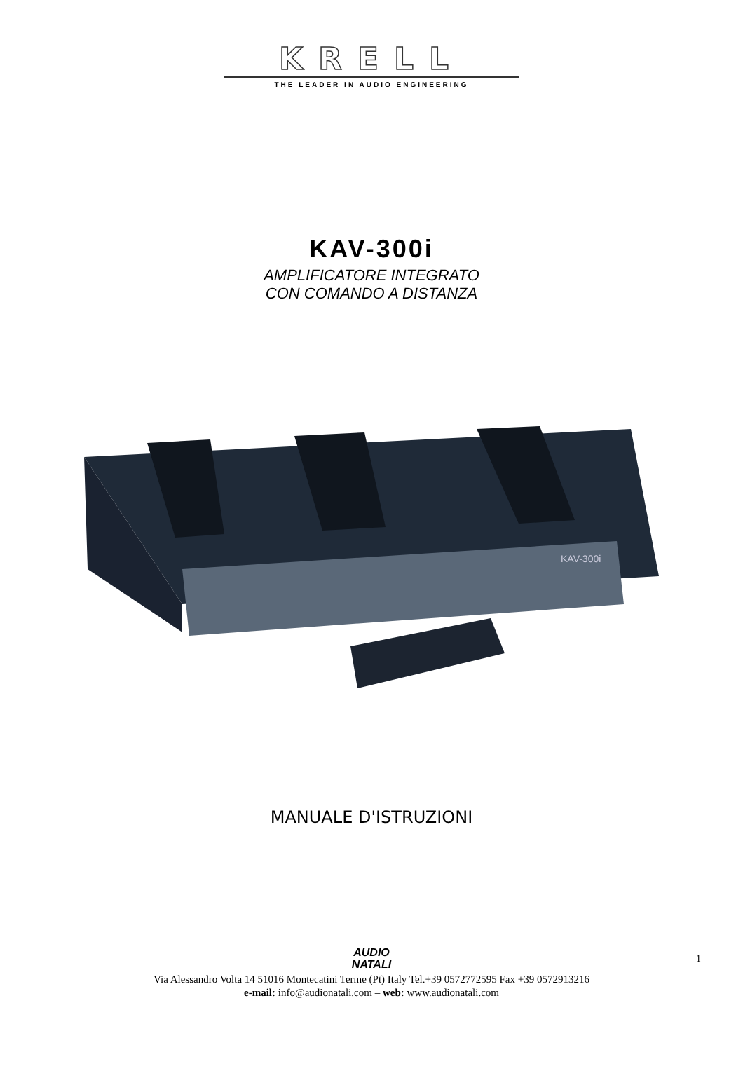KRELL
THE LEADER IN AUDIO ENGINEERING
KAV-300i
AMPLIFICATORE INTEGRATO
CON COMANDO A DISTANZA
KAV-300i
MANUALE D'ISTRUZIONI
AUDIO
NATALI
1
Via Alessandro Volta 14 51016 Montecatini Terme (Pt) Italy Tel.+39 0572772595 Fax +39 0572913216
e-mail: info@audionatali.com – web: www.audionatali.com